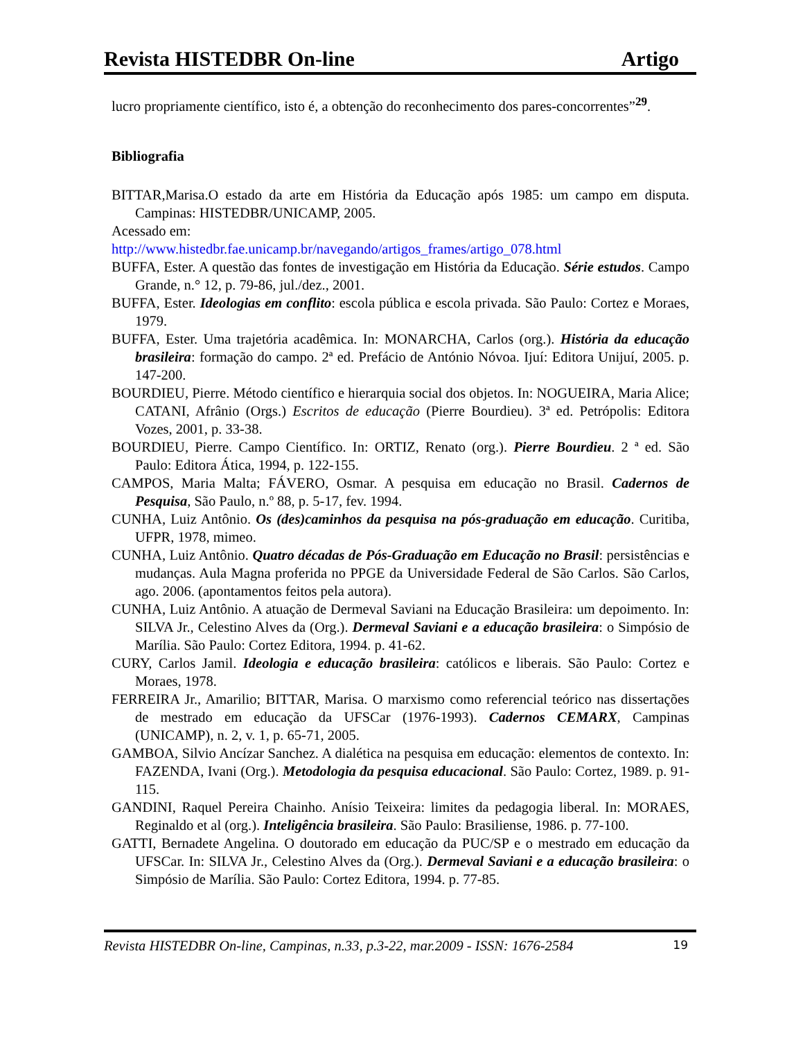Revista HISTEDBR On-line Artigo
lucro propriamente científico, isto é, a obtenção do reconhecimento dos pares-concorrentes”<sup>29</sup>.
Bibliografia
BITTAR,Marisa.O estado da arte em História da Educação após 1985: um campo em disputa. Campinas: HISTEDBR/UNICAMP, 2005.
Acessado em:
http://www.histedbr.fae.unicamp.br/navegando/artigos_frames/artigo_078.html
BUFFA, Ester. A questão das fontes de investigação em História da Educação. Série estudos. Campo Grande, n.° 12, p. 79-86, jul./dez., 2001.
BUFFA, Ester. Ideologias em conflito: escola pública e escola privada. São Paulo: Cortez e Moraes, 1979.
BUFFA, Ester. Uma trajetória acadêmica. In: MONARCHA, Carlos (org.). História da educação brasileira: formação do campo. 2ª ed. Prefácio de António Nóvoa. Ijuí: Editora Unijuí, 2005. p. 147-200.
BOURDIEU, Pierre. Método científico e hierarquia social dos objetos. In: NOGUEIRA, Maria Alice; CATANI, Afrânio (Orgs.) Escritos de educação (Pierre Bourdieu). 3ª ed. Petrópolis: Editora Vozes, 2001, p. 33-38.
BOURDIEU, Pierre. Campo Científico. In: ORTIZ, Renato (org.). Pierre Bourdieu. 2 ª ed. São Paulo: Editora Ática, 1994, p. 122-155.
CAMPOS, Maria Malta; FÁVERO, Osmar. A pesquisa em educação no Brasil. Cadernos de Pesquisa, São Paulo, n.º 88, p. 5-17, fev. 1994.
CUNHA, Luiz Antônio. Os (des)caminhos da pesquisa na pós-graduação em educação. Curitiba, UFPR, 1978, mimeo.
CUNHA, Luiz Antônio. Quatro décadas de Pós-Graduação em Educação no Brasil: persistências e mudanças. Aula Magna proferida no PPGE da Universidade Federal de São Carlos. São Carlos, ago. 2006. (apontamentos feitos pela autora).
CUNHA, Luiz Antônio. A atuação de Dermeval Saviani na Educação Brasileira: um depoimento. In: SILVA Jr., Celestino Alves da (Org.). Dermeval Saviani e a educação brasileira: o Simpósio de Marília. São Paulo: Cortez Editora, 1994. p. 41-62.
CURY, Carlos Jamil. Ideologia e educação brasileira: católicos e liberais. São Paulo: Cortez e Moraes, 1978.
FERREIRA Jr., Amarilio; BITTAR, Marisa. O marxismo como referencial teórico nas dissertações de mestrado em educação da UFSCar (1976-1993). Cadernos CEMARX, Campinas (UNICAMP), n. 2, v. 1, p. 65-71, 2005.
GAMBOA, Silvio Ancízar Sanchez. A dialética na pesquisa em educação: elementos de contexto. In: FAZENDA, Ivani (Org.). Metodologia da pesquisa educacional. São Paulo: Cortez, 1989. p. 91-115.
GANDINI, Raquel Pereira Chainho. Anísio Teixeira: limites da pedagogia liberal. In: MORAES, Reginaldo et al (org.). Inteligência brasileira. São Paulo: Brasiliense, 1986. p. 77-100.
GATTI, Bernadete Angelina. O doutorado em educação da PUC/SP e o mestrado em educação da UFSCar. In: SILVA Jr., Celestino Alves da (Org.). Dermeval Saviani e a educação brasileira: o Simpósio de Marília. São Paulo: Cortez Editora, 1994. p. 77-85.
Revista HISTEDBR On-line, Campinas, n.33, p.3-22, mar.2009 - ISSN: 1676-2584 19